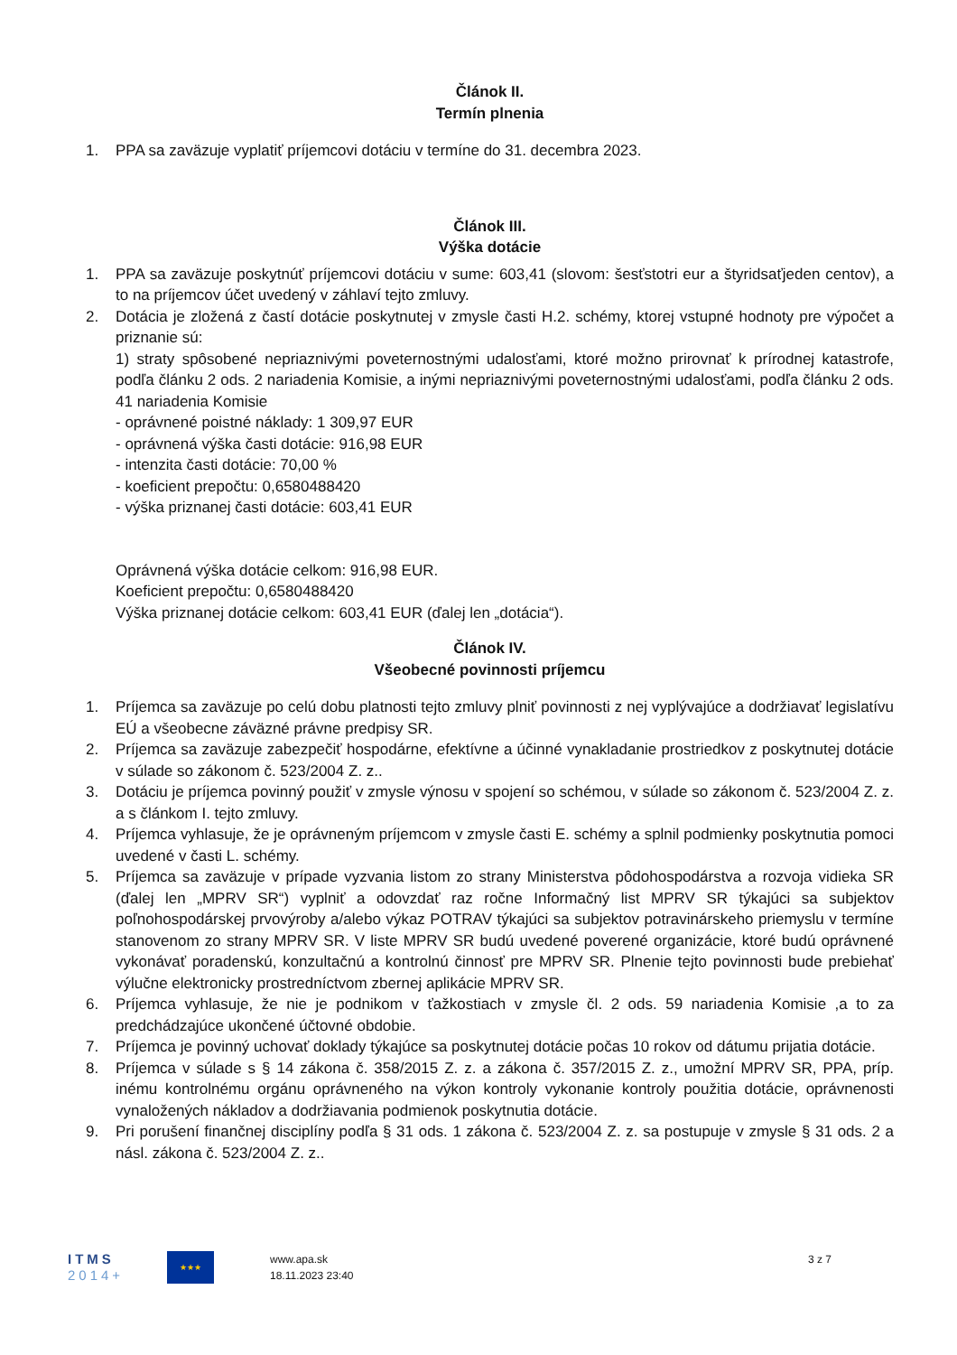Článok II.
Termín plnenia
1. PPA sa zaväzuje vyplatiť príjemcovi dotáciu v termíne do 31. decembra 2023.
Článok III.
Výška dotácie
1. PPA sa zaväzuje poskytnúť príjemcovi dotáciu v sume: 603,41 (slovom: šesťstotri eur a štyridsaťjeden centov), a to na príjemcov účet uvedený v záhlaví tejto zmluvy.
2. Dotácia je zložená z častí dotácie poskytnutej v zmysle časti H.2. schémy, ktorej vstupné hodnoty pre výpočet a priznanie sú:
1) straty spôsobené nepriaznivými poveternostnými udalosťami, ktoré možno prirovnať k prírodnej katastrofe, podľa článku 2 ods. 2 nariadenia Komisie, a inými nepriaznivými poveternostnými udalosťami, podľa článku 2 ods. 41 nariadenia Komisie
- oprávnené poistné náklady: 1 309,97 EUR
- oprávnená výška časti dotácie: 916,98 EUR
- intenzita časti dotácie: 70,00 %
- koeficient prepočtu: 0,6580488420
- výška priznanej časti dotácie: 603,41 EUR
Oprávnená výška dotácie celkom: 916,98 EUR.
Koeficient prepočtu: 0,6580488420
Výška priznanej dotácie celkom: 603,41 EUR (ďalej len „dotácia“).
Článok IV.
Všeobecné povinnosti príjemcu
1. Príjemca sa zaväzuje po celú dobu platnosti tejto zmluvy plniť povinnosti z nej vyplývajúce a dodržiavať legislatívu EÚ a všeobecne záväzné právne predpisy SR.
2. Príjemca sa zaväzuje zabezpečiť hospodárne, efektívne a účinné vynakladanie prostriedkov z poskytnutej dotácie v súlade so zákonom č. 523/2004 Z. z..
3. Dotáciu je príjemca povinný použiť v zmysle výnosu v spojení so schémou, v súlade so zákonom č. 523/2004 Z. z. a s článkom I. tejto zmluvy.
4. Príjemca vyhlasuje, že je oprávneným príjemcom v zmysle časti E. schémy a splnil podmienky poskytnutia pomoci uvedené v časti L. schémy.
5. Príjemca sa zaväzuje v prípade vyzvania listom zo strany Ministerstva pôdohospodárstva a rozvoja vidieka SR (ďalej len „MPRV SR“) vyplniť a odovzdať raz ročne Informačný list MPRV SR týkajúci sa subjektov poľnohospodárskej prvovýroby a/alebo výkaz POTRAV týkajúci sa subjektov potravinárskeho priemyslu v termíne stanovenom zo strany MPRV SR. V liste MPRV SR budú uvedené poverené organizácie, ktoré budú oprávnené vykonávať poradenskú, konzultačnú a kontrolnú činnosť pre MPRV SR. Plnenie tejto povinnosti bude prebiehať výlučne elektronicky prostredníctvom zbernej aplikácie MPRV SR.
6. Príjemca vyhlasuje, že nie je podnikom v ťažkostiach v zmysle čl. 2 ods. 59 nariadenia Komisie ,a to za predchádzajúce ukončené účtovné obdobie.
7. Príjemca je povinný uchovať doklady týkajúce sa poskytnutej dotácie počas 10 rokov od dátumu prijatia dotácie.
8. Príjemca v súlade s § 14 zákona č. 358/2015 Z. z. a zákona č. 357/2015 Z. z., umožní MPRV SR, PPA, príp. inému kontrolnému orgánu oprávneného na výkon kontroly vykonanie kontroly použitia dotácie, oprávnenosti vynaložených nákladov a dodržiavania podmienok poskytnutia dotácie.
9. Pri porušení finančnej disciplíny podľa § 31 ods. 1 zákona č. 523/2004 Z. z. sa postupuje v zmysle § 31 ods. 2 a násl. zákona č. 523/2004 Z. z..
ITMS
2014+
★★★
www.apa.sk
18.11.2023 23:40
3 z 7